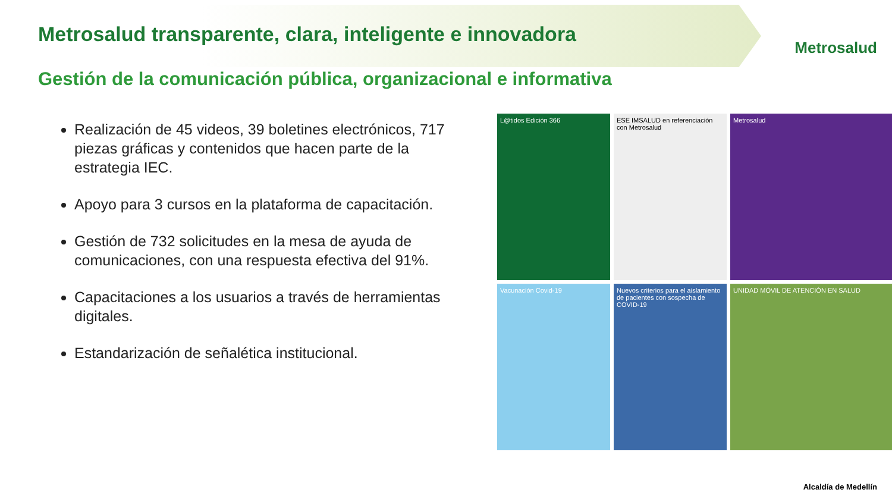Metrosalud transparente, clara, inteligente e innovadora
Metrosalud
Gestión de la comunicación pública, organizacional e informativa
Realización de 45 videos, 39 boletines electrónicos, 717 piezas gráficas y contenidos que hacen parte de la estrategia IEC.
Apoyo para 3 cursos en la plataforma de capacitación.
Gestión de 732 solicitudes en la mesa de ayuda de comunicaciones, con una respuesta efectiva del 91%.
Capacitaciones a los usuarios a través de herramientas digitales.
Estandarización de señalética institucional.
L@tidos Edición 366
ESE IMSALUD en referenciación con Metrosalud
Metrosalud
Vacunación Covid-19
Nuevos criterios para el aislamiento de pacientes con sospecha de COVID-19
UNIDAD MÓVIL DE ATENCIÓN EN SALUD
Alcaldía de Medellín